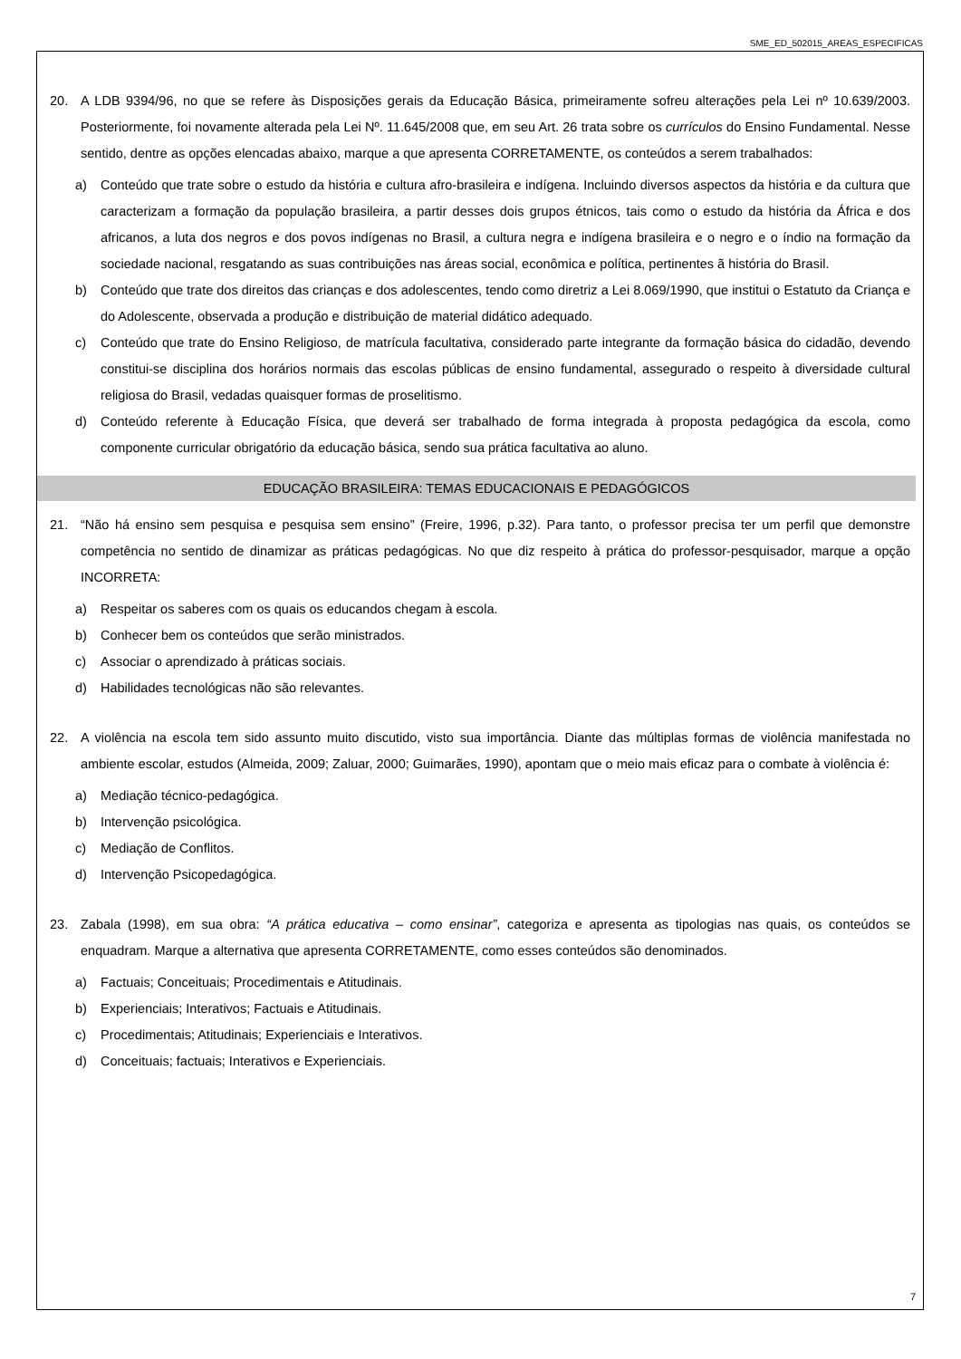SME_ED_502015_AREAS_ESPECIFICAS
20. A LDB 9394/96, no que se refere às Disposições gerais da Educação Básica, primeiramente sofreu alterações pela Lei nº 10.639/2003. Posteriormente, foi novamente alterada pela Lei Nº. 11.645/2008 que, em seu Art. 26 trata sobre os currículos do Ensino Fundamental. Nesse sentido, dentre as opções elencadas abaixo, marque a que apresenta CORRETAMENTE, os conteúdos a serem trabalhados:
a) Conteúdo que trate sobre o estudo da história e cultura afro-brasileira e indígena. Incluindo diversos aspectos da história e da cultura que caracterizam a formação da população brasileira, a partir desses dois grupos étnicos, tais como o estudo da história da África e dos africanos, a luta dos negros e dos povos indígenas no Brasil, a cultura negra e indígena brasileira e o negro e o índio na formação da sociedade nacional, resgatando as suas contribuições nas áreas social, econômica e política, pertinentes ã história do Brasil.
b) Conteúdo que trate dos direitos das crianças e dos adolescentes, tendo como diretriz a Lei 8.069/1990, que institui o Estatuto da Criança e do Adolescente, observada a produção e distribuição de material didático adequado.
c) Conteúdo que trate do Ensino Religioso, de matrícula facultativa, considerado parte integrante da formação básica do cidadão, devendo constitui-se disciplina dos horários normais das escolas públicas de ensino fundamental, assegurado o respeito à diversidade cultural religiosa do Brasil, vedadas quaisquer formas de proselitismo.
d) Conteúdo referente à Educação Física, que deverá ser trabalhado de forma integrada à proposta pedagógica da escola, como componente curricular obrigatório da educação básica, sendo sua prática facultativa ao aluno.
EDUCAÇÃO BRASILEIRA: TEMAS EDUCACIONAIS E PEDAGÓGICOS
21. “Não há ensino sem pesquisa e pesquisa sem ensino” (Freire, 1996, p.32). Para tanto, o professor precisa ter um perfil que demonstre competência no sentido de dinamizar as práticas pedagógicas. No que diz respeito à prática do professor-pesquisador, marque a opção INCORRETA:
a) Respeitar os saberes com os quais os educandos chegam à escola.
b) Conhecer bem os conteúdos que serão ministrados.
c) Associar o aprendizado à práticas sociais.
d) Habilidades tecnológicas não são relevantes.
22. A violência na escola tem sido assunto muito discutido, visto sua importância. Diante das múltiplas formas de violência manifestada no ambiente escolar, estudos (Almeida, 2009; Zaluar, 2000; Guimarães, 1990), apontam que o meio mais eficaz para o combate à violência é:
a) Mediação técnico-pedagógica.
b) Intervenção psicológica.
c) Mediação de Conflitos.
d) Intervenção Psicopedagógica.
23. Zabala (1998), em sua obra: “A prática educativa – como ensinar”, categoriza e apresenta as tipologias nas quais, os conteúdos se enquadram. Marque a alternativa que apresenta CORRETAMENTE, como esses conteúdos são denominados.
a) Factuais; Conceituais; Procedimentais e Atitudinais.
b) Experienciais; Interativos; Factuais e Atitudinais.
c) Procedimentais; Atitudinais; Experienciais e Interativos.
d) Conceituais; factuais; Interativos e Experienciais.
7